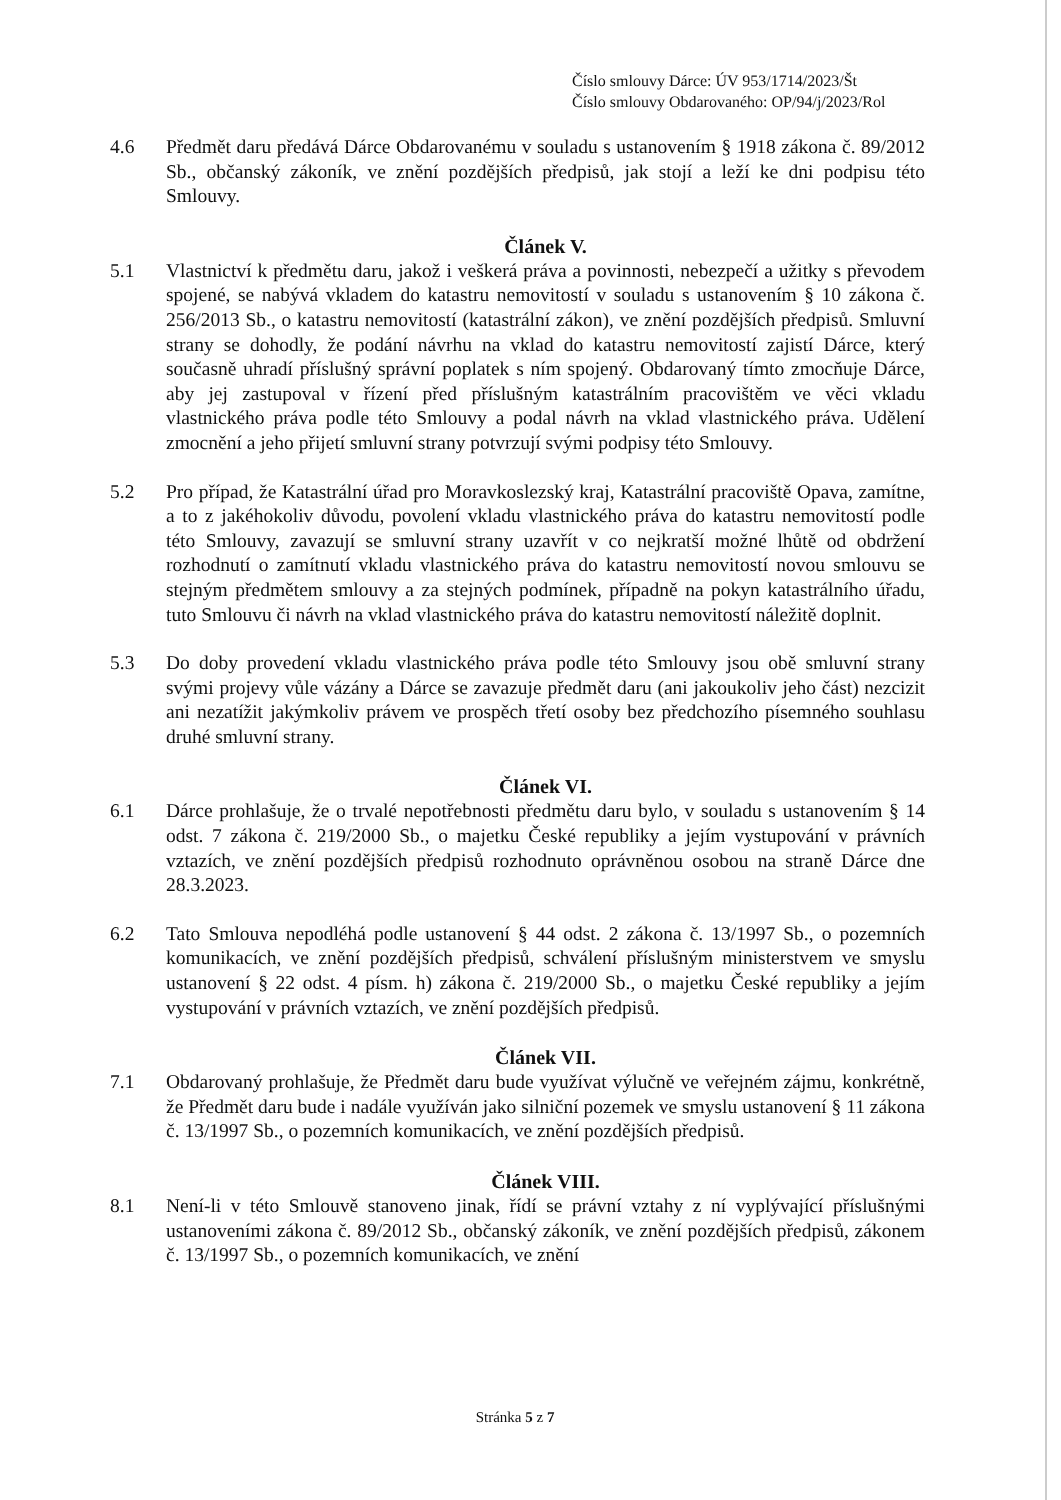Číslo smlouvy Dárce: ÚV 953/1714/2023/Št
Číslo smlouvy Obdarovaného: OP/94/j/2023/Rol
4.6 Předmět daru předává Dárce Obdarovanému v souladu s ustanovením § 1918 zákona č. 89/2012 Sb., občanský zákoník, ve znění pozdějších předpisů, jak stojí a leží ke dni podpisu této Smlouvy.
Článek V.
5.1 Vlastnictví k předmětu daru, jakož i veškerá práva a povinnosti, nebezpečí a užitky s převodem spojené, se nabývá vkladem do katastru nemovitostí v souladu s ustanovením § 10 zákona č. 256/2013 Sb., o katastru nemovitostí (katastrální zákon), ve znění pozdějších předpisů. Smluvní strany se dohodly, že podání návrhu na vklad do katastru nemovitostí zajistí Dárce, který současně uhradí příslušný správní poplatek s ním spojený. Obdarovaný tímto zmocňuje Dárce, aby jej zastupoval v řízení před příslušným katastrálním pracovištěm ve věci vkladu vlastnického práva podle této Smlouvy a podal návrh na vklad vlastnického práva. Udělení zmocnění a jeho přijetí smluvní strany potvrzují svými podpisy této Smlouvy.
5.2 Pro případ, že Katastrální úřad pro Moravkoslezský kraj, Katastrální pracoviště Opava, zamítne, a to z jakéhokoliv důvodu, povolení vkladu vlastnického práva do katastru nemovitostí podle této Smlouvy, zavazují se smluvní strany uzavřít v co nejkratší možné lhůtě od obdržení rozhodnutí o zamítnutí vkladu vlastnického práva do katastru nemovitostí novou smlouvu se stejným předmětem smlouvy a za stejných podmínek, případně na pokyn katastrálního úřadu, tuto Smlouvu či návrh na vklad vlastnického práva do katastru nemovitostí náležitě doplnit.
5.3 Do doby provedení vkladu vlastnického práva podle této Smlouvy jsou obě smluvní strany svými projevy vůle vázány a Dárce se zavazuje předmět daru (ani jakoukoliv jeho část) nezcizit ani nezatížit jakýmkoliv právem ve prospěch třetí osoby bez předchozího písemného souhlasu druhé smluvní strany.
Článek VI.
6.1 Dárce prohlašuje, že o trvalé nepotřebnosti předmětu daru bylo, v souladu s ustanovením § 14 odst. 7 zákona č. 219/2000 Sb., o majetku České republiky a jejím vystupování v právních vztazích, ve znění pozdějších předpisů rozhodnuto oprávněnou osobou na straně Dárce dne 28.3.2023.
6.2 Tato Smlouva nepodléhá podle ustanovení § 44 odst. 2 zákona č. 13/1997 Sb., o pozemních komunikacích, ve znění pozdějších předpisů, schválení příslušným ministerstvem ve smyslu ustanovení § 22 odst. 4 písm. h) zákona č. 219/2000 Sb., o majetku České republiky a jejím vystupování v právních vztazích, ve znění pozdějších předpisů.
Článek VII.
7.1 Obdarovaný prohlašuje, že Předmět daru bude využívat výlučně ve veřejném zájmu, konkrétně, že Předmět daru bude i nadále využíván jako silniční pozemek ve smyslu ustanovení § 11 zákona č. 13/1997 Sb., o pozemních komunikacích, ve znění pozdějších předpisů.
Článek VIII.
8.1 Není-li v této Smlouvě stanoveno jinak, řídí se právní vztahy z ní vyplývající příslušnými ustanoveními zákona č. 89/2012 Sb., občanský zákoník, ve znění pozdějších předpisů, zákonem č. 13/1997 Sb., o pozemních komunikacích, ve znění
Stránka 5 z 7